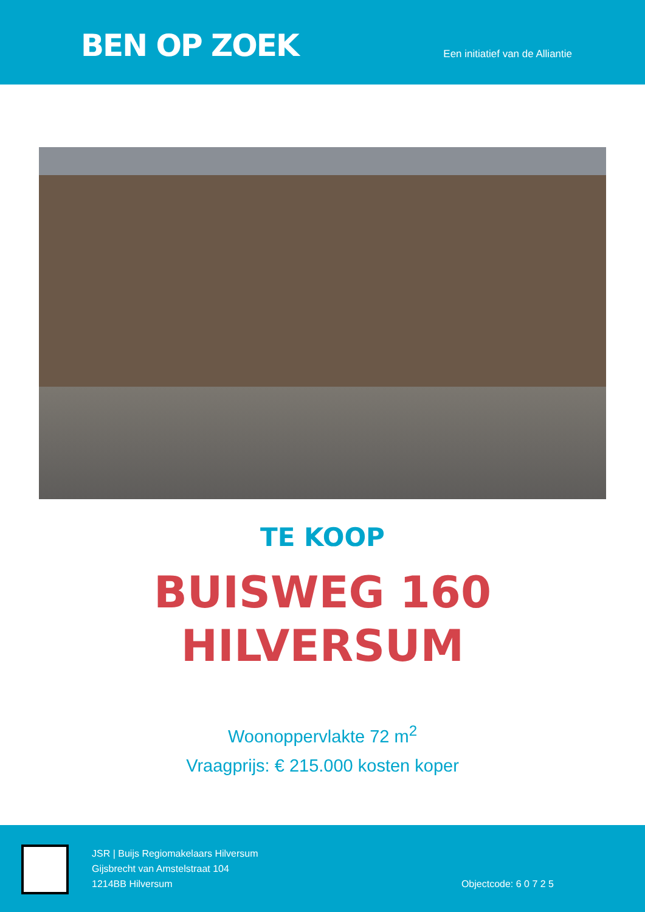BEN OP ZOEK
Een initiatief van de Alliantie
TE KOOP
BUISWEG 160
HILVERSUM
Woonoppervlakte 72 m<sup>2</sup>
Vraagprijs: € 215.000 kosten koper
JSR | Buijs Regiomakelaars Hilversum
Gijsbrecht van Amstelstraat 104
1214BB Hilversum
Objectcode: 6 0 7 2 5